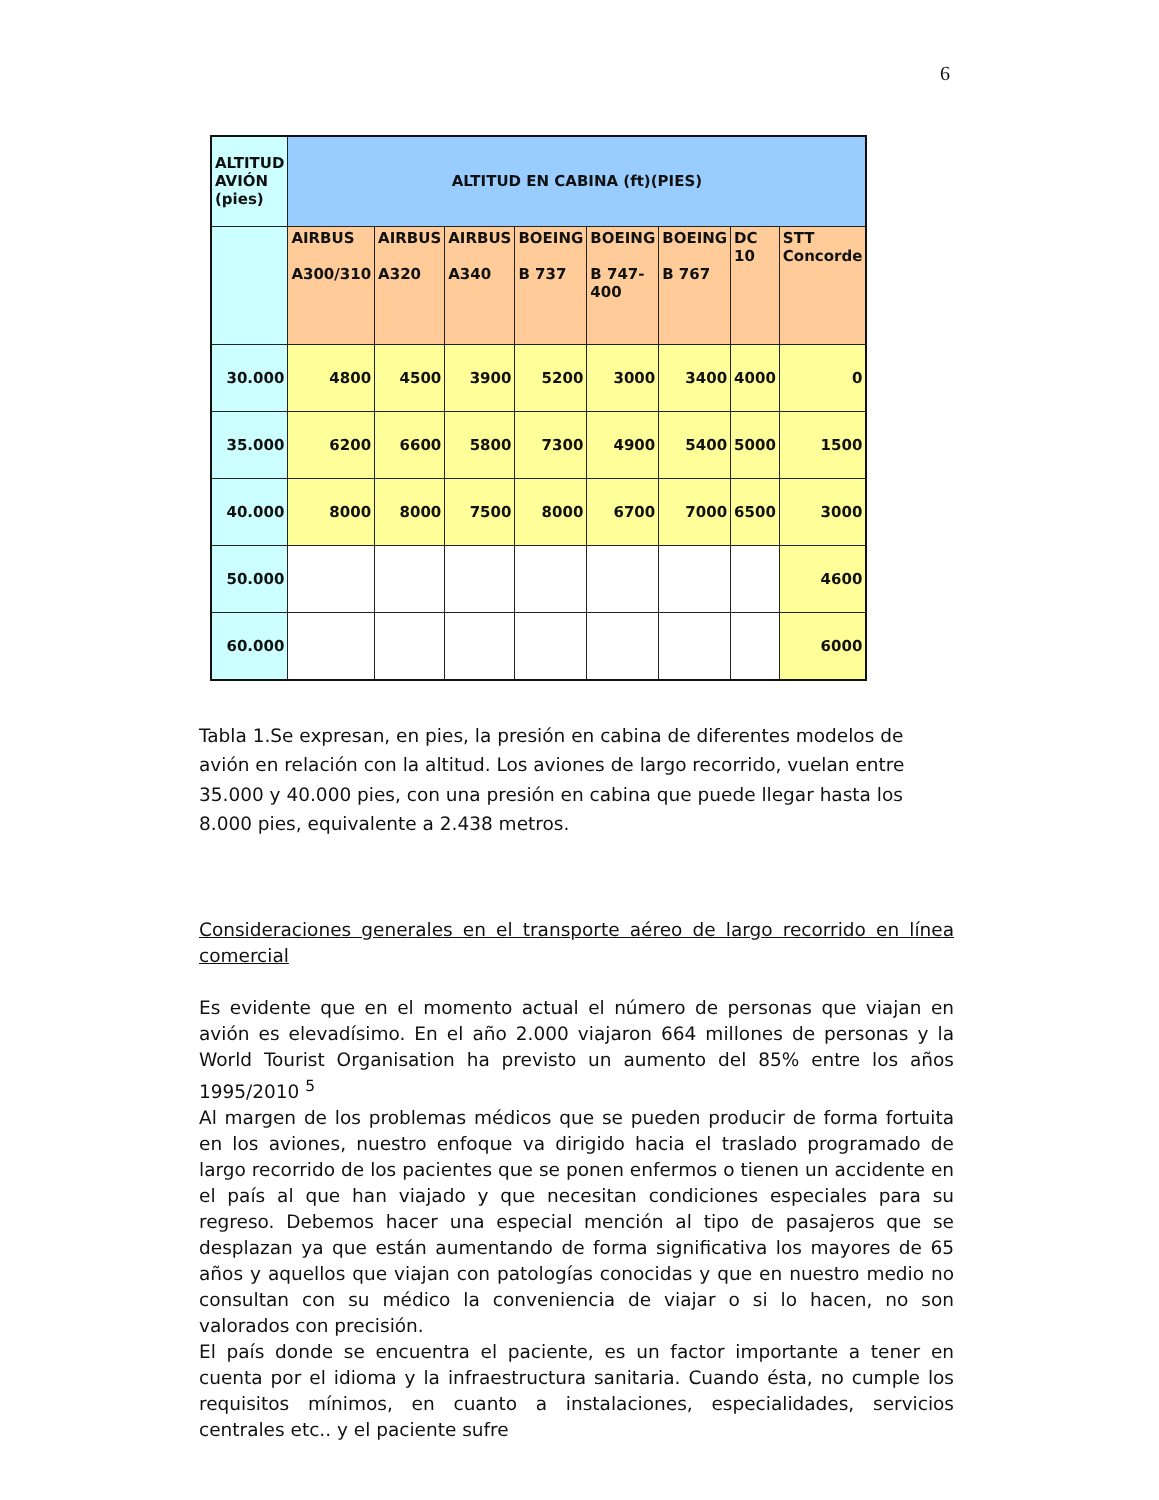6
| ALTITUD AVIÓN (pies) | ALTITUD EN CABINA (ft)(PIES) | | | | | | | |
| --- | --- | --- | --- | --- | --- | --- | --- | --- |
| | AIRBUS A300/310 | AIRBUS A320 | AIRBUS A340 | BOEING B 737 | BOEING B 747-400 | BOEING B 767 | DC 10 | STT Concorde |
| 30.000 | 4800 | 4500 | 3900 | 5200 | 3000 | 3400 | 4000 | 0 |
| 35.000 | 6200 | 6600 | 5800 | 7300 | 4900 | 5400 | 5000 | 1500 |
| 40.000 | 8000 | 8000 | 7500 | 8000 | 6700 | 7000 | 6500 | 3000 |
| 50.000 | | | | | | | | 4600 |
| 60.000 | | | | | | | | 6000 |
Tabla 1.Se expresan, en pies, la presión en cabina de diferentes modelos de avión en relación con la altitud. Los aviones de largo recorrido, vuelan entre 35.000 y 40.000 pies, con una presión en cabina que puede llegar hasta los 8.000 pies, equivalente a 2.438 metros.
Consideraciones generales en el transporte aéreo de largo recorrido en línea comercial
Es evidente que en el momento actual el número de personas que viajan en avión es elevadísimo. En el año 2.000 viajaron 664 millones de personas y la World Tourist Organisation ha previsto un aumento del 85% entre los años 1995/2010 <sup>5</sup>
Al margen de los problemas médicos que se pueden producir de forma fortuita en los aviones, nuestro enfoque va dirigido hacia el traslado programado de largo recorrido de los pacientes que se ponen enfermos o tienen un accidente en el país al que han viajado y que necesitan condiciones especiales para su regreso. Debemos hacer una especial mención al tipo de pasajeros que se desplazan ya que están aumentando de forma significativa los mayores de 65 años y aquellos que viajan con patologías conocidas y que en nuestro medio no consultan con su médico la conveniencia de viajar o si lo hacen, no son valorados con precisión.
El país donde se encuentra el paciente, es un factor importante a tener en cuenta por el idioma y la infraestructura sanitaria. Cuando ésta, no cumple los requisitos mínimos, en cuanto a instalaciones, especialidades, servicios centrales etc.. y el paciente sufre